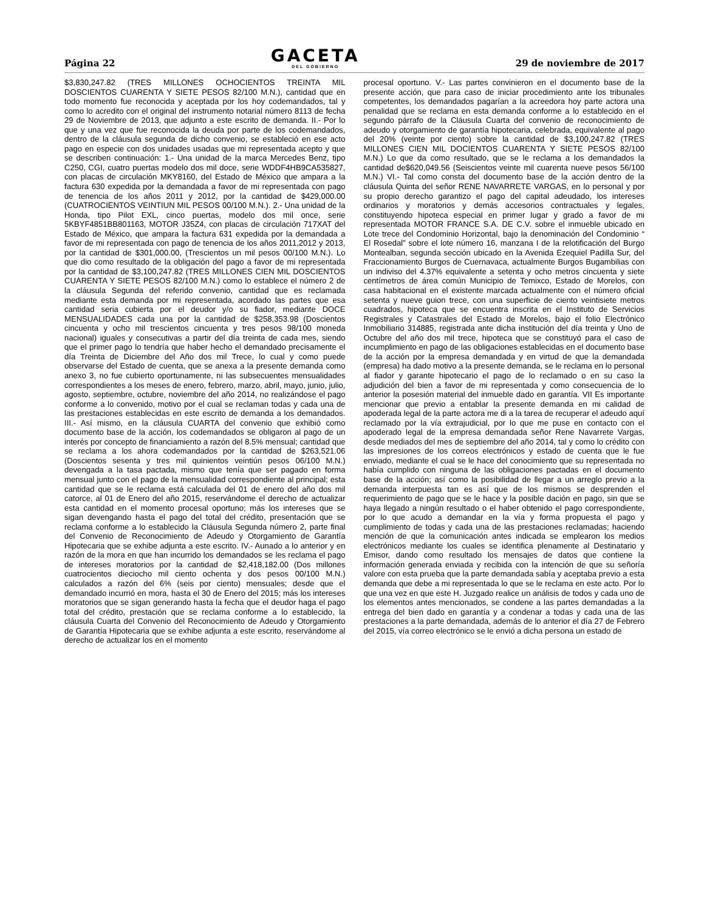Página 22
GACETA
DEL GOBIERNO
29 de noviembre de 2017
$3,830,247.82 (TRES MILLONES OCHOCIENTOS TREINTA MIL DOSCIENTOS CUARENTA Y SIETE PESOS 82/100 M.N.), cantidad que en todo momento fue reconocida y aceptada por los hoy codemandados, tal y como lo acredito con el original del instrumento notarial número 8113 de fecha 29 de Noviembre de 2013, que adjunto a este escrito de demanda. II.- Por lo que y una vez que fue reconocida la deuda por parte de los codemandados, dentro de la cláusula segunda de dicho convenio, se estableció en ese acto pago en especie con dos unidades usadas que mi representada acepto y que se describen continuación: 1.- Una unidad de la marca Mercedes Benz, tipo C250, CGI, cuatro puertas modelo dos mil doce, serie WDDF4HB9CA535827, con placas de circulación MKY8160, del Estado de México que ampara a la factura 630 expedida por la demandada a favor de mi representada con pago de tenencia de los años 2011 y 2012, por la cantidad de $429,000.00 (CUATROCIENTOS VEINTIUN MIL PESOS 00/100 M.N.). 2.- Una unidad de la Honda, tipo Pilot EXL, cinco puertas, modelo dos mil once, serie 5KBYF4851BB801163, MOTOR J35Z4, con placas de circulación 717XAT del Estado de México, que ampara la factura 631 expedida por la demandada a favor de mi representada con pago de tenencia de los años 2011,2012 y 2013, por la cantidad de $301,000.00, (Trescientos un mil pesos 00/100 M.N.). Lo que dio como resultado de la obligación del pago a favor de mi representada por la cantidad de $3,100,247.82 (TRES MILLONES CIEN MIL DOSCIENTOS CUARENTA Y SIETE PESOS 82/100 M.N.) como lo establece el número 2 de la cláusula Segunda del referido convenio, cantidad que es reclamada mediante esta demanda por mi representada, acordado las partes que esa cantidad seria cubierta por el deudor y/o su fiador, mediante DOCE MENSUALIDADES cada una por la cantidad de $258,353.98 (Doscientos cincuenta y ocho mil trescientos cincuenta y tres pesos 98/100 moneda nacional) iguales y consecutivas a partir del día treinta de cada mes, siendo que el primer pago lo tendría que haber hecho el demandado precisamente el día Treinta de Diciembre del Año dos mil Trece, lo cual y como puede observarse del Estado de cuenta, que se anexa a la presente demanda como anexo 3, no fue cubierto oportunamente, ni las subsecuentes mensualidades correspondientes a los meses de enero, febrero, marzo, abril, mayo, junio, julio, agosto, septiembre, octubre, noviembre del año 2014, no realizándose el pago conforme a lo convenido, motivo por el cual se reclaman todas y cada una de las prestaciones establecidas en este escrito de demanda a los demandados. III.- Así mismo, en la cláusula CUARTA del convenio que exhibió como documento base de la acción, los codemandados se obligaron al pago de un interés por concepto de financiamiento a razón del 8.5% mensual; cantidad que se reclama a los ahora codemandados por la cantidad de $263,521.06 (Doscientos sesenta y tres mil quinientos veintiún pesos 06/100 M.N.) devengada a la tasa pactada, mismo que tenía que ser pagado en forma mensual junto con el pago de la mensualidad correspondiente al principal; esta cantidad que se le reclama está calculada del 01 de enero del año dos mil catorce, al 01 de Enero del año 2015, reservándome el derecho de actualizar esta cantidad en el momento procesal oportuno; más los intereses que se sigan devengando hasta el pago del total del crédito, presentación que se reclama conforme a lo establecido la Cláusula Segunda número 2, parte final del Convenio de Reconocimiento de Adeudo y Otorgamiento de Garantía Hipotecaria que se exhibe adjunta a este escrito. IV.- Aunado a lo anterior y en razón de la mora en que han incurrido los demandados se les reclama el pago de intereses moratorios por la cantidad de $2,418,182.00 (Dos millones cuatrocientos dieciocho mil ciento ochenta y dos pesos 00/100 M.N.) calculados a razón del 6% (seis por ciento) mensuales; desde que el demandado incurrió en mora, hasta el 30 de Enero del 2015; más los intereses moratorios que se sigan generando hasta la fecha que el deudor haga el pago total del crédito, prestación que se reclama conforme a lo establecido, la cláusula Cuarta del Convenio del Reconocimiento de Adeudo y Otorgamiento de Garantía Hipotecaria que se exhibe adjunta a este escrito, reservándome al derecho de actualizar los en el momento
procesal oportuno. V.- Las partes convinieron en el documento base de la presente acción, que para caso de iniciar procedimiento ante los tribunales competentes, los demandados pagarían a la acreedora hoy parte actora una penalidad que se reclama en esta demanda conforme a lo establecido en el segundo párrafo de la Cláusula Cuarta del convenio de reconocimiento de adeudo y otorgamiento de garantía hipotecaria, celebrada, equivalente al pago del 20% (veinte por ciento) sobre la cantidad de $3,100,247.82 (TRES MILLONES CIEN MIL DOCIENTOS CUARENTA Y SIETE PESOS 82/100 M.N.) Lo que da como resultado, que se le reclama a los demandados la cantidad de$620,049.56 (Seiscientos veinte mil cuarenta nueve pesos 56/100 M.N.) VI.- Tal como consta del documento base de la acción dentro de la cláusula Quinta del señor RENE NAVARRETE VARGAS, en lo personal y por su propio derecho garantizo el pago del capital adeudado, los intereses ordinarios y moratorios y demás accesorios contractuales y legales, constituyendo hipoteca especial en primer lugar y grado a favor de mi representada MOTOR FRANCE S.A. DE C.V. sobre el inmueble ubicado en Lote trece del Condominio Horizontal, bajo la denominación del Condominio “ El Rosedal” sobre el lote número 16, manzana I de la relotificación del Burgo Montealban, segunda sección ubicado en la Avenida Ezequiel Padilla Sur, del Fraccionamiento Burgos de Cuernavaca, actualmente Burgos Bugambilias con un indiviso del 4.37% equivalente a setenta y ocho metros cincuenta y siete centímetros de área común Municipio de Temixco, Estado de Morelos, con casa habitacional en el existente marcada actualmente con el número oficial setenta y nueve guion trece, con una superficie de ciento veintisiete metros cuadrados, hipoteca que se encuentra inscrita en el Instituto de Servicios Registrales y Catastrales del Estado de Morelos, bajo el folio Electrónico Inmobiliario 314885, registrada ante dicha institución del día treinta y Uno de Octubre del año dos mil trece, hipoteca que se constituyó para el caso de incumplimiento en pago de las obligaciones establecidas en el documento base de la acción por la empresa demandada y en virtud de que la demandada (empresa) ha dado motivo a la presente demanda, se le reclama en lo personal al fiador y garante hipotecario el pago de lo reclamado o en su caso la adjudición del bien a favor de mi representada y como consecuencia de lo anterior la posesión material del inmueble dado en garantía. VII Es importante mencionar que previo a entablar la presente demanda en mi calidad de apoderada legal de la parte actora me di a la tarea de recuperar el adeudo aquí reclamado por la vía extrajudicial, por lo que me puse en contacto con el apoderado legal de la empresa demandada señor Rene Navarrete Vargas, desde mediados del mes de septiembre del año 2014, tal y como lo crédito con las impresiones de los correos electrónicos y estado de cuenta que le fue enviado, mediante el cual se le hace del conocimiento que su representada no había cumplido con ninguna de las obligaciones pactadas en el documento base de la acción; así como la posibilidad de llegar a un arreglo previo a la demanda interpuesta tan es así que de los mismos se desprenden el requerimiento de pago que se le hace y la posible dación en pago, sin que se haya llegado a ningún resultado o el haber obtenido el pago correspondiente, por lo que acudo a demandar en la vía y forma propuesta el pago y cumplimiento de todas y cada una de las prestaciones reclamadas; haciendo mención de que la comunicación antes indicada se emplearon los medios electrónicos mediante los cuales se identifica plenamente al Destinatario y Emisor, dando como resultado los mensajes de datos que contiene la información generada enviada y recibida con la intención de que su señoría valore con esta prueba que la parte demandada sabía y aceptaba previo a esta demanda que debe a mi representada lo que se le reclama en este acto. Por lo que una vez en que este H. Juzgado realice un análisis de todos y cada uno de los elementos antes mencionados, se condene a las partes demandadas a la entrega del bien dado en garantía y a condenar a todas y cada una de las prestaciones a la parte demandada, además de lo anterior el día 27 de Febrero del 2015, vía correo electrónico se le envió a dicha persona un estado de